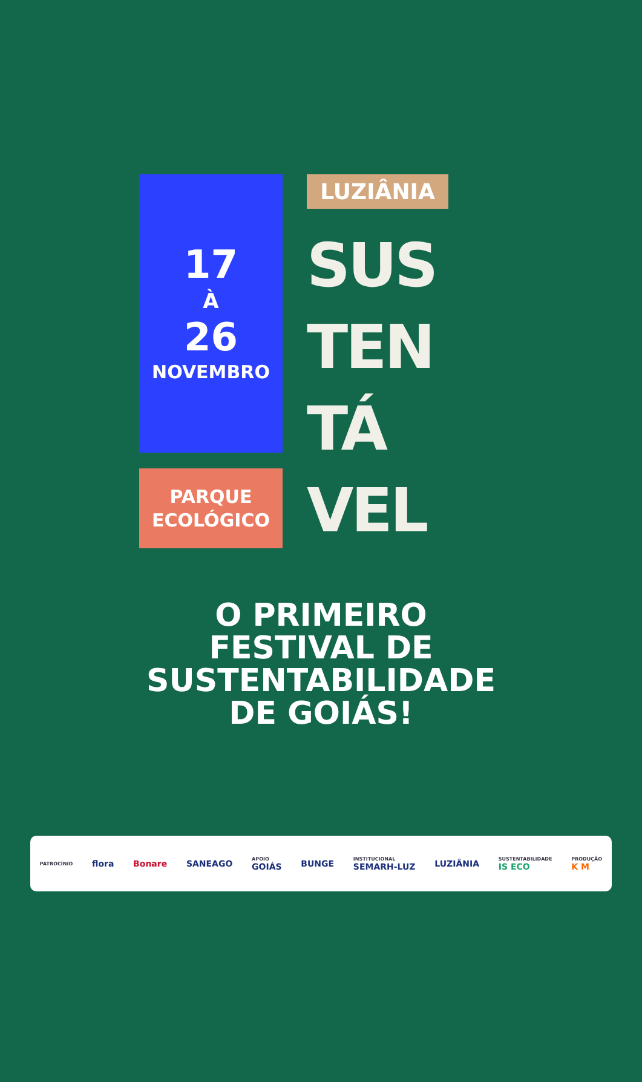17
À
26
NOVEMBRO
PARQUE
ECOLÓGICO
LUZIÂNIA
SUS
TEN
TÁ
VEL
O PRIMEIRO
FESTIVAL DE
SUSTENTABILIDADE
DE GOIÁS!
PATROCÍNIO flora Bonare SANEAGO APOIO
GOIÁS BUNGE INSTITUCIONAL
SEMARH-LUZ LUZIÂNIA SUSTENTABILIDADE
IS ECO PRODUÇÃO
K M